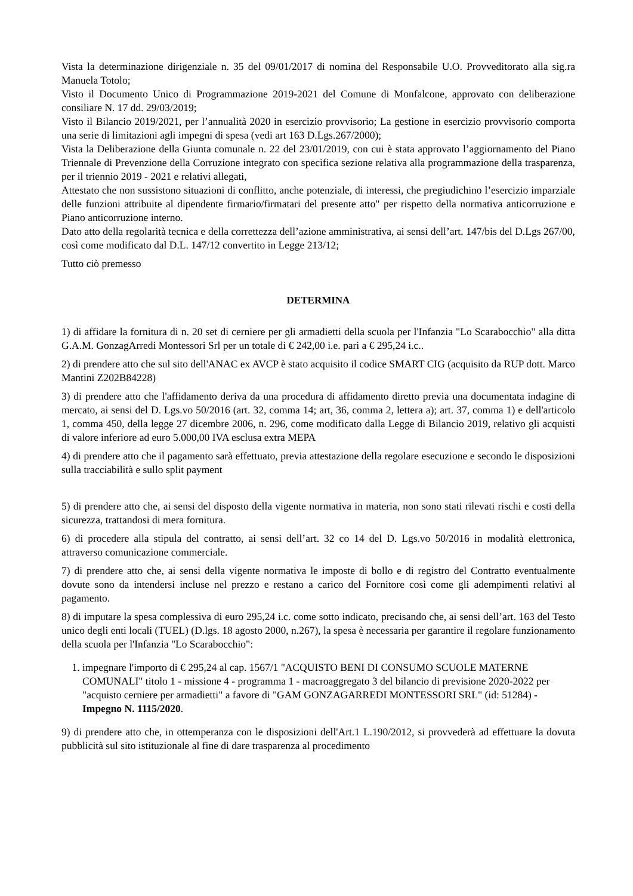Vista la determinazione dirigenziale n. 35 del 09/01/2017 di nomina del Responsabile U.O. Provveditorato alla sig.ra Manuela Totolo;
Visto il Documento Unico di Programmazione 2019-2021 del Comune di Monfalcone, approvato con deliberazione consiliare N. 17 dd. 29/03/2019;
Visto il Bilancio 2019/2021, per l’annualità 2020 in esercizio provvisorio; La gestione in esercizio provvisorio comporta una serie di limitazioni agli impegni di spesa (vedi art 163 D.Lgs.267/2000);
Vista la Deliberazione della Giunta comunale n. 22 del 23/01/2019, con cui è stata approvato l’aggiornamento del Piano Triennale di Prevenzione della Corruzione integrato con specifica sezione relativa alla programmazione della trasparenza, per il triennio 2019 - 2021 e relativi allegati,
Attestato che non sussistono situazioni di conflitto, anche potenziale, di interessi, che pregiudichino l’esercizio imparziale delle funzioni attribuite al dipendente firmario/firmatari del presente atto" per rispetto della normativa anticorruzione e Piano anticorruzione interno.
Dato atto della regolarità tecnica e della correttezza dell’azione amministrativa, ai sensi dell’art. 147/bis del D.Lgs 267/00, così come modificato dal D.L. 147/12 convertito in Legge 213/12;
Tutto ciò premesso
DETERMINA
1) di affidare la fornitura di n. 20 set di cerniere per gli armadietti della scuola per l'Infanzia "Lo Scarabocchio" alla ditta G.A.M. GonzagArredi Montessori Srl per un totale di € 242,00 i.e. pari a € 295,24 i.c..
2) di prendere atto che sul sito dell'ANAC ex AVCP è stato acquisito il codice SMART CIG (acquisito da RUP dott. Marco Mantini Z202B84228)
3) di prendere atto che l'affidamento deriva da una procedura di affidamento diretto previa una documentata indagine di mercato, ai sensi del D. Lgs.vo 50/2016 (art. 32, comma 14; art, 36, comma 2, lettera a); art. 37, comma 1) e dell'articolo 1, comma 450, della legge 27 dicembre 2006, n. 296, come modificato dalla Legge di Bilancio 2019, relativo gli acquisti di valore inferiore ad euro 5.000,00 IVA esclusa extra MEPA
4) di prendere atto che il pagamento sarà effettuato, previa attestazione della regolare esecuzione e secondo le disposizioni sulla tracciabilità e sullo split payment
5) di prendere atto che, ai sensi del disposto della vigente normativa in materia, non sono stati rilevati rischi e costi della sicurezza, trattandosi di mera fornitura.
6) di procedere alla stipula del contratto, ai sensi dell’art. 32 co 14 del D. Lgs.vo 50/2016 in modalità elettronica, attraverso comunicazione commerciale.
7) di prendere atto che, ai sensi della vigente normativa le imposte di bollo e di registro del Contratto eventualmente dovute sono da intendersi incluse nel prezzo e restano a carico del Fornitore così come gli adempimenti relativi al pagamento.
8) di imputare la spesa complessiva di euro 295,24 i.c. come sotto indicato, precisando che, ai sensi dell’art. 163 del Testo unico degli enti locali (TUEL) (D.lgs. 18 agosto 2000, n.267), la spesa è necessaria per garantire il regolare funzionamento della scuola per l'Infanzia "Lo Scarabocchio":
1. impegnare l'importo di € 295,24 al cap. 1567/1 "ACQUISTO BENI DI CONSUMO SCUOLE MATERNE COMUNALI" titolo 1 - missione 4 - programma 1 - macroaggregato 3 del bilancio di previsione 2020-2022 per "acquisto cerniere per armadietti" a favore di "GAM GONZAGARREDI MONTESSORI SRL" (id: 51284) - Impegno N. 1115/2020.
9) di prendere atto che, in ottemperanza con le disposizioni dell'Art.1 L.190/2012, si provvederà ad effettuare la dovuta pubblicità sul sito istituzionale al fine di dare trasparenza al procedimento